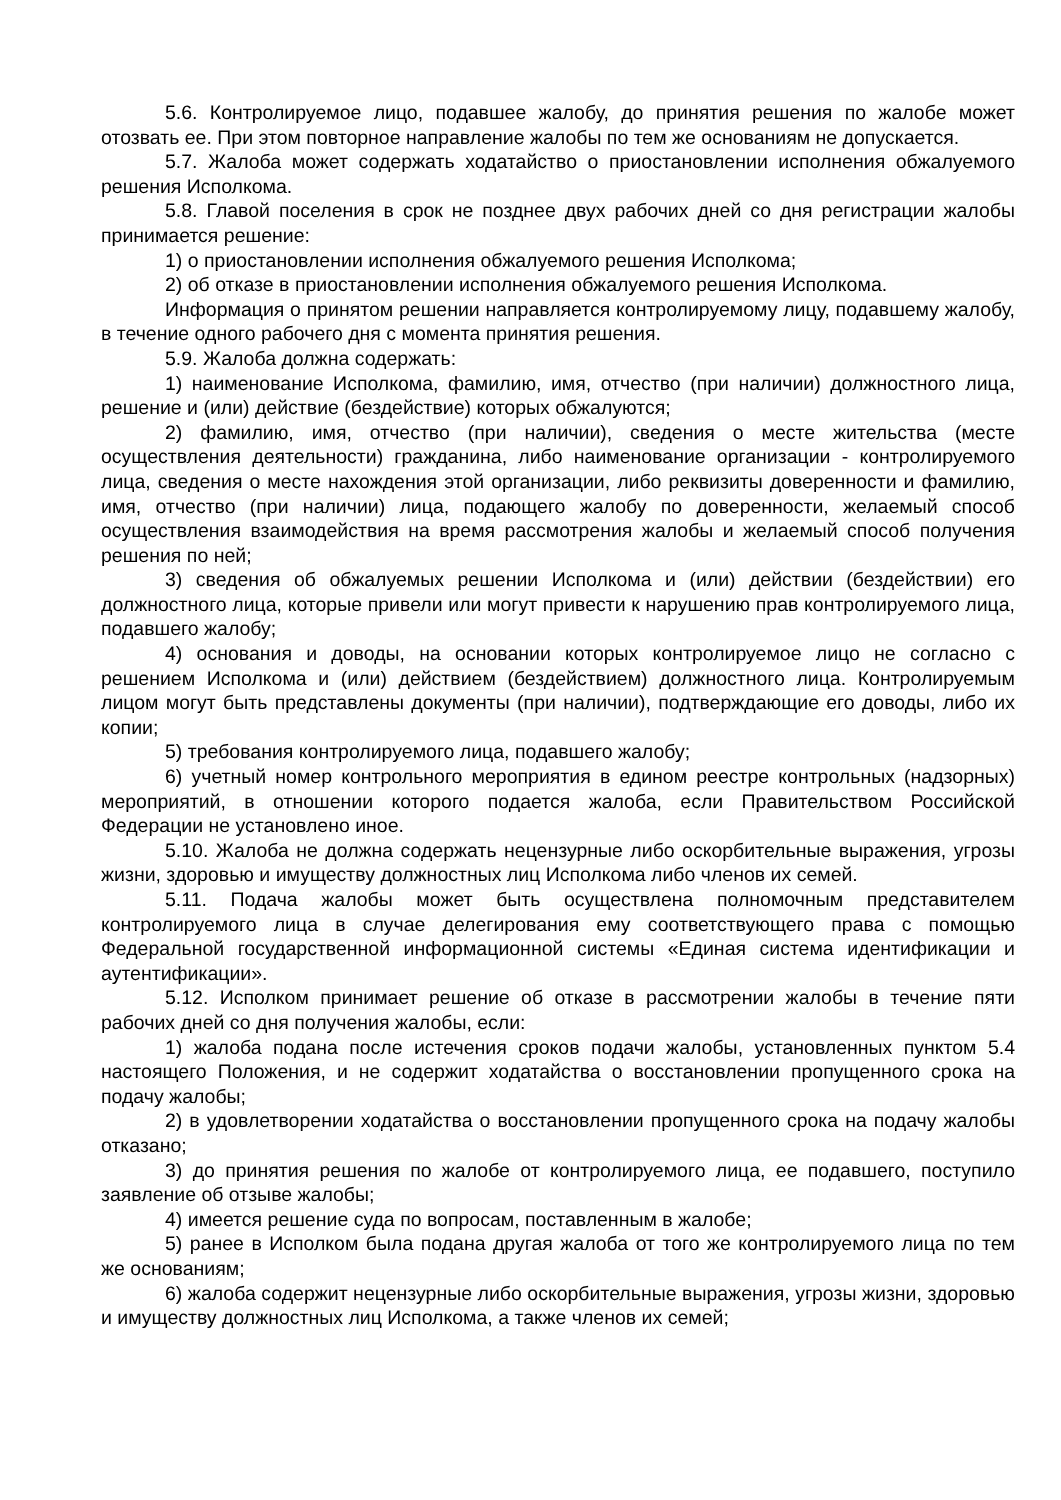5.6. Контролируемое лицо, подавшее жалобу, до принятия решения по жалобе может отозвать ее. При этом повторное направление жалобы по тем же основаниям не допускается.
5.7. Жалоба может содержать ходатайство о приостановлении исполнения обжалуемого решения Исполкома.
5.8. Главой поселения в срок не позднее двух рабочих дней со дня регистрации жалобы принимается решение:
1) о приостановлении исполнения обжалуемого решения Исполкома;
2) об отказе в приостановлении исполнения обжалуемого решения Исполкома.
Информация о принятом решении направляется контролируемому лицу, подавшему жалобу, в течение одного рабочего дня с момента принятия решения.
5.9. Жалоба должна содержать:
1) наименование Исполкома, фамилию, имя, отчество (при наличии) должностного лица, решение и (или) действие (бездействие) которых обжалуются;
2) фамилию, имя, отчество (при наличии), сведения о месте жительства (месте осуществления деятельности) гражданина, либо наименование организации - контролируемого лица, сведения о месте нахождения этой организации, либо реквизиты доверенности и фамилию, имя, отчество (при наличии) лица, подающего жалобу по доверенности, желаемый способ осуществления взаимодействия на время рассмотрения жалобы и желаемый способ получения решения по ней;
3) сведения об обжалуемых решении Исполкома и (или) действии (бездействии) его должностного лица, которые привели или могут привести к нарушению прав контролируемого лица, подавшего жалобу;
4) основания и доводы, на основании которых контролируемое лицо не согласно с решением Исполкома и (или) действием (бездействием) должностного лица. Контролируемым лицом могут быть представлены документы (при наличии), подтверждающие его доводы, либо их копии;
5) требования контролируемого лица, подавшего жалобу;
6) учетный номер контрольного мероприятия в едином реестре контрольных (надзорных) мероприятий, в отношении которого подается жалоба, если Правительством Российской Федерации не установлено иное.
5.10. Жалоба не должна содержать нецензурные либо оскорбительные выражения, угрозы жизни, здоровью и имуществу должностных лиц Исполкома либо членов их семей.
5.11. Подача жалобы может быть осуществлена полномочным представителем контролируемого лица в случае делегирования ему соответствующего права с помощью Федеральной государственной информационной системы «Единая система идентификации и аутентификации».
5.12. Исполком принимает решение об отказе в рассмотрении жалобы в течение пяти рабочих дней со дня получения жалобы, если:
1) жалоба подана после истечения сроков подачи жалобы, установленных пунктом 5.4 настоящего Положения, и не содержит ходатайства о восстановлении пропущенного срока на подачу жалобы;
2) в удовлетворении ходатайства о восстановлении пропущенного срока на подачу жалобы отказано;
3) до принятия решения по жалобе от контролируемого лица, ее подавшего, поступило заявление об отзыве жалобы;
4) имеется решение суда по вопросам, поставленным в жалобе;
5) ранее в Исполком была подана другая жалоба от того же контролируемого лица по тем же основаниям;
6) жалоба содержит нецензурные либо оскорбительные выражения, угрозы жизни, здоровью и имуществу должностных лиц Исполкома, а также членов их семей;